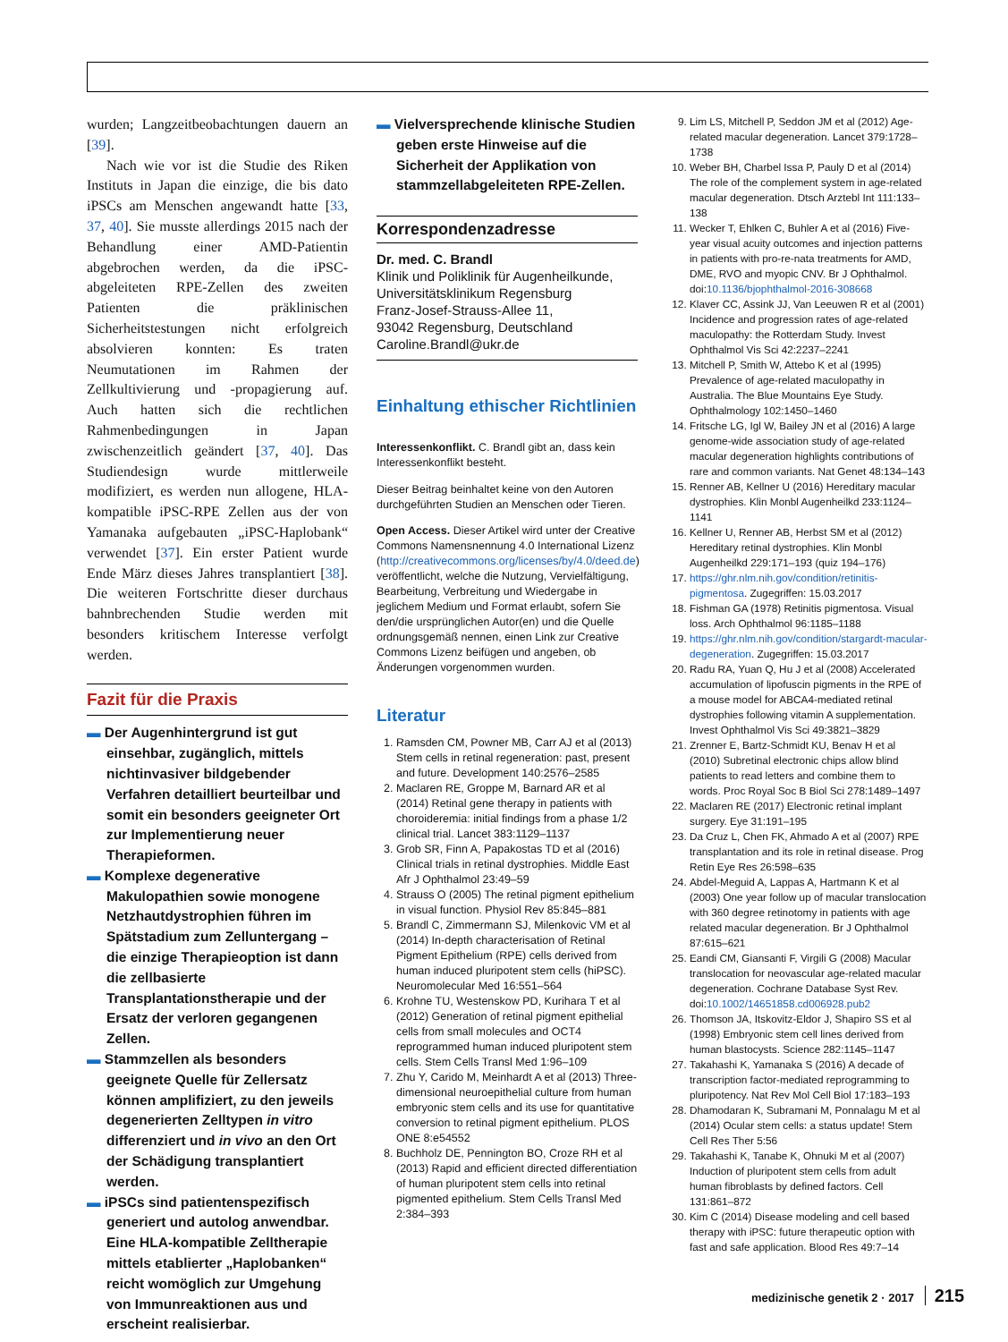wurden; Langzeitbeobachtungen dauern an [39].
Nach wie vor ist die Studie des Riken Instituts in Japan die einzige, die bis dato iPSCs am Menschen angewandt hatte [33, 37, 40]. Sie musste allerdings 2015 nach der Behandlung einer AMD-Patientin abgebrochen werden, da die iPSC-abgeleiteten RPE-Zellen des zweiten Patienten die präklinischen Sicherheitstestungen nicht erfolgreich absolvieren konnten: Es traten Neumutationen im Rahmen der Zellkultivierung und -propagierung auf. Auch hatten sich die rechtlichen Rahmenbedingungen in Japan zwischenzeitlich geändert [37, 40]. Das Studiendesign wurde mittlerweile modifiziert, es werden nun allogene, HLA-kompatible iPSC-RPE Zellen aus der von Yamanaka aufgebauten „iPSC-Haplobank“ verwendet [37]. Ein erster Patient wurde Ende März dieses Jahres transplantiert [38]. Die weiteren Fortschritte dieser durchaus bahnbrechenden Studie werden mit besonders kritischem Interesse verfolgt werden.
Fazit für die Praxis
▬ Der Augenhintergrund ist gut einsehbar, zugänglich, mittels nichtinvasiver bildgebender Verfahren detailliert beurteilbar und somit ein besonders geeigneter Ort zur Implementierung neuer Therapieformen.
▬ Komplexe degenerative Makulopathien sowie monogene Netzhautdystrophien führen im Spätstadium zum Zelluntergang – die einzige Therapieoption ist dann die zellbasierte Transplantationstherapie und der Ersatz der verloren gegangenen Zellen.
▬ Stammzellen als besonders geeignete Quelle für Zellersatz können amplifiziert, zu den jeweils degenerierten Zelltypen in vitro differenziert und in vivo an den Ort der Schädigung transplantiert werden.
▬ iPSCs sind patientenspezifisch generiert und autolog anwendbar. Eine HLA-kompatible Zelltherapie mittels etablierter „Haplobanken“ reicht womöglich zur Umgehung von Immunreaktionen aus und erscheint realisierbar.
▬ Vielversprechende klinische Studien geben erste Hinweise auf die Sicherheit der Applikation von stammzellabgeleiteten RPE-Zellen.
Korrespondenzadresse
Dr. med. C. Brandl
Klinik und Poliklinik für Augenheilkunde, Universitätsklinikum Regensburg
Franz-Josef-Strauss-Allee 11,
93042 Regensburg, Deutschland
Caroline.Brandl@ukr.de
Einhaltung ethischer Richtlinien
Interessenkonflikt. C. Brandl gibt an, dass kein Interessenkonflikt besteht.
Dieser Beitrag beinhaltet keine von den Autoren durchgeführten Studien an Menschen oder Tieren.
Open Access. Dieser Artikel wird unter der Creative Commons Namensnennung 4.0 International Lizenz (http://creativecommons.org/licenses/by/4.0/deed.de) veröffentlicht, welche die Nutzung, Vervielfältigung, Bearbeitung, Verbreitung und Wiedergabe in jeglichem Medium und Format erlaubt, sofern Sie den/die ursprünglichen Autor(en) und die Quelle ordnungsgemäß nennen, einen Link zur Creative Commons Lizenz beifügen und angeben, ob Änderungen vorgenommen wurden.
Literatur
1. Ramsden CM, Powner MB, Carr AJ et al (2013) Stem cells in retinal regeneration: past, present and future. Development 140:2576–2585
2. Maclaren RE, Groppe M, Barnard AR et al (2014) Retinal gene therapy in patients with choroideremia: initial findings from a phase 1/2 clinical trial. Lancet 383:1129–1137
3. Grob SR, Finn A, Papakostas TD et al (2016) Clinical trials in retinal dystrophies. Middle East Afr J Ophthalmol 23:49–59
4. Strauss O (2005) The retinal pigment epithelium in visual function. Physiol Rev 85:845–881
5. Brandl C, Zimmermann SJ, Milenkovic VM et al (2014) In-depth characterisation of Retinal Pigment Epithelium (RPE) cells derived from human induced pluripotent stem cells (hiPSC). Neuromolecular Med 16:551–564
6. Krohne TU, Westenskow PD, Kurihara T et al (2012) Generation of retinal pigment epithelial cells from small molecules and OCT4 reprogrammed human induced pluripotent stem cells. Stem Cells Transl Med 1:96–109
7. Zhu Y, Carido M, Meinhardt A et al (2013) Three-dimensional neuroepithelial culture from human embryonic stem cells and its use for quantitative conversion to retinal pigment epithelium. PLOS ONE 8:e54552
8. Buchholz DE, Pennington BO, Croze RH et al (2013) Rapid and efficient directed differentiation of human pluripotent stem cells into retinal pigmented epithelium. Stem Cells Transl Med 2:384–393
9. Lim LS, Mitchell P, Seddon JM et al (2012) Age-related macular degeneration. Lancet 379:1728–1738
10. Weber BH, Charbel Issa P, Pauly D et al (2014) The role of the complement system in age-related macular degeneration. Dtsch Arztebl Int 111:133–138
11. Wecker T, Ehlken C, Buhler A et al (2016) Five-year visual acuity outcomes and injection patterns in patients with pro-re-nata treatments for AMD, DME, RVO and myopic CNV. Br J Ophthalmol. doi:10.1136/bjophthalmol-2016-308668
12. Klaver CC, Assink JJ, Van Leeuwen R et al (2001) Incidence and progression rates of age-related maculopathy: the Rotterdam Study. Invest Ophthalmol Vis Sci 42:2237–2241
13. Mitchell P, Smith W, Attebo K et al (1995) Prevalence of age-related maculopathy in Australia. The Blue Mountains Eye Study. Ophthalmology 102:1450–1460
14. Fritsche LG, Igl W, Bailey JN et al (2016) A large genome-wide association study of age-related macular degeneration highlights contributions of rare and common variants. Nat Genet 48:134–143
15. Renner AB, Kellner U (2016) Hereditary macular dystrophies. Klin Monbl Augenheilkd 233:1124–1141
16. Kellner U, Renner AB, Herbst SM et al (2012) Hereditary retinal dystrophies. Klin Monbl Augenheilkd 229:171–193 (quiz 194–176)
17. https://ghr.nlm.nih.gov/condition/retinitis-pigmentosa. Zugegriffen: 15.03.2017
18. Fishman GA (1978) Retinitis pigmentosa. Visual loss. Arch Ophthalmol 96:1185–1188
19. https://ghr.nlm.nih.gov/condition/stargardt-macular-degeneration. Zugegriffen: 15.03.2017
20. Radu RA, Yuan Q, Hu J et al (2008) Accelerated accumulation of lipofuscin pigments in the RPE of a mouse model for ABCA4-mediated retinal dystrophies following vitamin A supplementation. Invest Ophthalmol Vis Sci 49:3821–3829
21. Zrenner E, Bartz-Schmidt KU, Benav H et al (2010) Subretinal electronic chips allow blind patients to read letters and combine them to words. Proc Royal Soc B Biol Sci 278:1489–1497
22. Maclaren RE (2017) Electronic retinal implant surgery. Eye 31:191–195
23. Da Cruz L, Chen FK, Ahmado A et al (2007) RPE transplantation and its role in retinal disease. Prog Retin Eye Res 26:598–635
24. Abdel-Meguid A, Lappas A, Hartmann K et al (2003) One year follow up of macular translocation with 360 degree retinotomy in patients with age related macular degeneration. Br J Ophthalmol 87:615–621
25. Eandi CM, Giansanti F, Virgili G (2008) Macular translocation for neovascular age-related macular degeneration. Cochrane Database Syst Rev. doi:10.1002/14651858.cd006928.pub2
26. Thomson JA, Itskovitz-Eldor J, Shapiro SS et al (1998) Embryonic stem cell lines derived from human blastocysts. Science 282:1145–1147
27. Takahashi K, Yamanaka S (2016) A decade of transcription factor-mediated reprogramming to pluripotency. Nat Rev Mol Cell Biol 17:183–193
28. Dhamodaran K, Subramani M, Ponnalagu M et al (2014) Ocular stem cells: a status update! Stem Cell Res Ther 5:56
29. Takahashi K, Tanabe K, Ohnuki M et al (2007) Induction of pluripotent stem cells from adult human fibroblasts by defined factors. Cell 131:861–872
30. Kim C (2014) Disease modeling and cell based therapy with iPSC: future therapeutic option with fast and safe application. Blood Res 49:7–14
medizinische genetik 2 · 2017 215